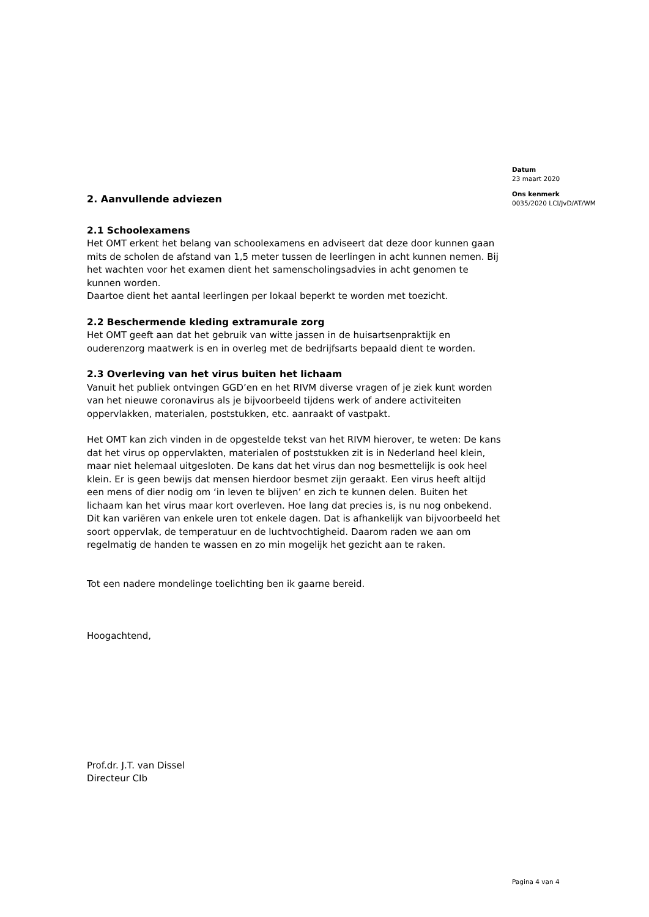Datum
23 maart 2020
Ons kenmerk
0035/2020 LCI/JvD/AT/WM
2. Aanvullende adviezen
2.1 Schoolexamens
Het OMT erkent het belang van schoolexamens en adviseert dat deze door kunnen gaan mits de scholen de afstand van 1,5 meter tussen de leerlingen in acht kunnen nemen. Bij het wachten voor het examen dient het samenscholingsadvies in acht genomen te kunnen worden.
Daartoe dient het aantal leerlingen per lokaal beperkt te worden met toezicht.
2.2 Beschermende kleding extramurale zorg
Het OMT geeft aan dat het gebruik van witte jassen in de huisartsenpraktijk en ouderenzorg maatwerk is en in overleg met de bedrijfsarts bepaald dient te worden.
2.3 Overleving van het virus buiten het lichaam
Vanuit het publiek ontvingen GGD’en en het RIVM diverse vragen of je ziek kunt worden van het nieuwe coronavirus als je bijvoorbeeld tijdens werk of andere activiteiten oppervlakken, materialen, poststukken, etc. aanraakt of vastpakt.
Het OMT kan zich vinden in de opgestelde tekst van het RIVM hierover, te weten: De kans dat het virus op oppervlakten, materialen of poststukken zit is in Nederland heel klein, maar niet helemaal uitgesloten. De kans dat het virus dan nog besmettelijk is ook heel klein. Er is geen bewijs dat mensen hierdoor besmet zijn geraakt. Een virus heeft altijd een mens of dier nodig om ‘in leven te blijven’ en zich te kunnen delen. Buiten het lichaam kan het virus maar kort overleven. Hoe lang dat precies is, is nu nog onbekend. Dit kan variëren van enkele uren tot enkele dagen. Dat is afhankelijk van bijvoorbeeld het soort oppervlak, de temperatuur en de luchtvochtigheid. Daarom raden we aan om regelmatig de handen te wassen en zo min mogelijk het gezicht aan te raken.
Tot een nadere mondelinge toelichting ben ik gaarne bereid.
Hoogachtend,
Prof.dr. J.T. van Dissel
Directeur CIb
Pagina 4 van 4